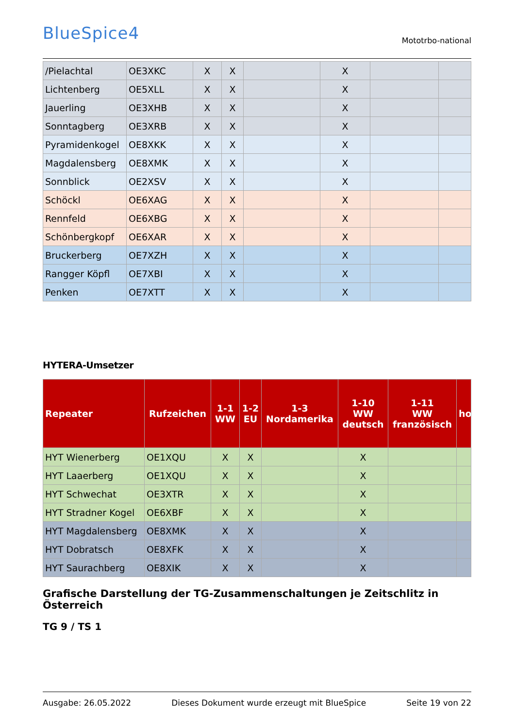BlueSpice4
Mototrbo-national
| /Pielachtal | OE3XKC | X | X | | X | | |
| Lichtenberg | OE5XLL | X | X | | X | | |
| Jauerling | OE3XHB | X | X | | X | | |
| Sonntagberg | OE3XRB | X | X | | X | | |
| Pyramidenkogel | OE8XKK | X | X | | X | | |
| Magdalensberg | OE8XMK | X | X | | X | | |
| Sonnblick | OE2XSV | X | X | | X | | |
| Schöckl | OE6XAG | X | X | | X | | |
| Rennfeld | OE6XBG | X | X | | X | | |
| Schönbergkopf | OE6XAR | X | X | | X | | |
| Bruckerberg | OE7XZH | X | X | | X | | |
| Rangger Köpfl | OE7XBI | X | X | | X | | |
| Penken | OE7XTT | X | X | | X | | |
HYTERA-Umsetzer
| Repeater | Rufzeichen | 1-1 WW | 1-2 EU | 1-3 Nordamerika | 1-10 WW deutsch | 1-11 WW französisch | ho |
| --- | --- | --- | --- | --- | --- | --- | --- |
| HYT Wienerberg | OE1XQU | X | X | | X | | |
| HYT Laaerberg | OE1XQU | X | X | | X | | |
| HYT Schwechat | OE3XTR | X | X | | X | | |
| HYT Stradner Kogel | OE6XBF | X | X | | X | | |
| HYT Magdalensberg | OE8XMK | X | X | | X | | |
| HYT Dobratsch | OE8XFK | X | X | | X | | |
| HYT Saurachberg | OE8XIK | X | X | | X | | |
Grafische Darstellung der TG-Zusammenschaltungen je Zeitschlitz in Österreich
TG 9 / TS 1
Ausgabe: 26.05.2022 Dieses Dokument wurde erzeugt mit BlueSpice Seite 19 von 22